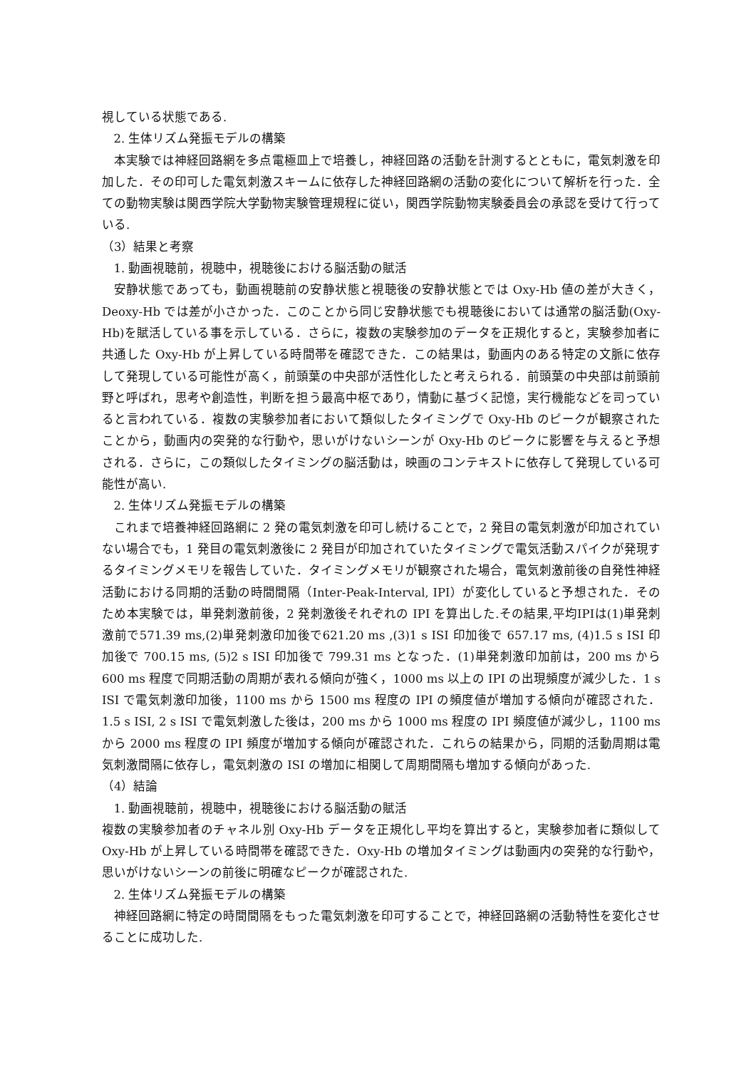視している状態である.
2. 生体リズム発振モデルの構築
本実験では神経回路網を多点電極皿上で培養し，神経回路の活動を計測するとともに，電気刺激を印加した．その印可した電気刺激スキームに依存した神経回路網の活動の変化について解析を行った．全ての動物実験は関西学院大学動物実験管理規程に従い，関西学院動物実験委員会の承認を受けて行っている.
（3）結果と考察
1. 動画視聴前，視聴中，視聴後における脳活動の賦活
安静状態であっても，動画視聴前の安静状態と視聴後の安静状態とでは Oxy-Hb 値の差が大きく，Deoxy-Hb では差が小さかった．このことから同じ安静状態でも視聴後においては通常の脳活動(Oxy-Hb)を賦活している事を示している．さらに，複数の実験参加のデータを正規化すると，実験参加者に共通した Oxy-Hb が上昇している時間帯を確認できた．この結果は，動画内のある特定の文脈に依存して発現している可能性が高く，前頭葉の中央部が活性化したと考えられる．前頭葉の中央部は前頭前野と呼ばれ，思考や創造性，判断を担う最高中枢であり，情動に基づく記憶，実行機能などを司っていると言われている．複数の実験参加者において類似したタイミングで Oxy-Hb のピークが観察されたことから，動画内の突発的な行動や，思いがけないシーンが Oxy-Hb のピークに影響を与えると予想される．さらに，この類似したタイミングの脳活動は，映画のコンテキストに依存して発現している可能性が高い.
2. 生体リズム発振モデルの構築
これまで培養神経回路網に 2 発の電気刺激を印可し続けることで，2 発目の電気刺激が印加されていない場合でも，1 発目の電気刺激後に 2 発目が印加されていたタイミングで電気活動スパイクが発現するタイミングメモリを報告していた．タイミングメモリが観察された場合，電気刺激前後の自発性神経活動における同期的活動の時間間隔（Inter-Peak-Interval, IPI）が変化していると予想された．そのため本実験では，単発刺激前後，2 発刺激後それぞれの IPI を算出した.その結果,平均IPIは(1)単発刺激前で571.39 ms,(2)単発刺激印加後で621.20 ms ,(3)1 s ISI 印加後で 657.17 ms, (4)1.5 s ISI 印加後で 700.15 ms, (5)2 s ISI 印加後で 799.31 ms となった．(1)単発刺激印加前は，200 ms から 600 ms 程度で同期活動の周期が表れる傾向が強く，1000 ms 以上の IPI の出現頻度が減少した．1 s ISI で電気刺激印加後，1100 ms から 1500 ms 程度の IPI の頻度値が増加する傾向が確認された．1.5 s ISI, 2 s ISI で電気刺激した後は，200 ms から 1000 ms 程度の IPI 頻度値が減少し，1100 ms から 2000 ms 程度の IPI 頻度が増加する傾向が確認された．これらの結果から，同期的活動周期は電気刺激間隔に依存し，電気刺激の ISI の増加に相関して周期間隔も増加する傾向があった.
（4）結論
1. 動画視聴前，視聴中，視聴後における脳活動の賦活
複数の実験参加者のチャネル別 Oxy-Hb データを正規化し平均を算出すると，実験参加者に類似して Oxy-Hb が上昇している時間帯を確認できた．Oxy-Hb の増加タイミングは動画内の突発的な行動や，思いがけないシーンの前後に明確なピークが確認された.
2. 生体リズム発振モデルの構築
神経回路網に特定の時間間隔をもった電気刺激を印可することで，神経回路網の活動特性を変化させることに成功した.